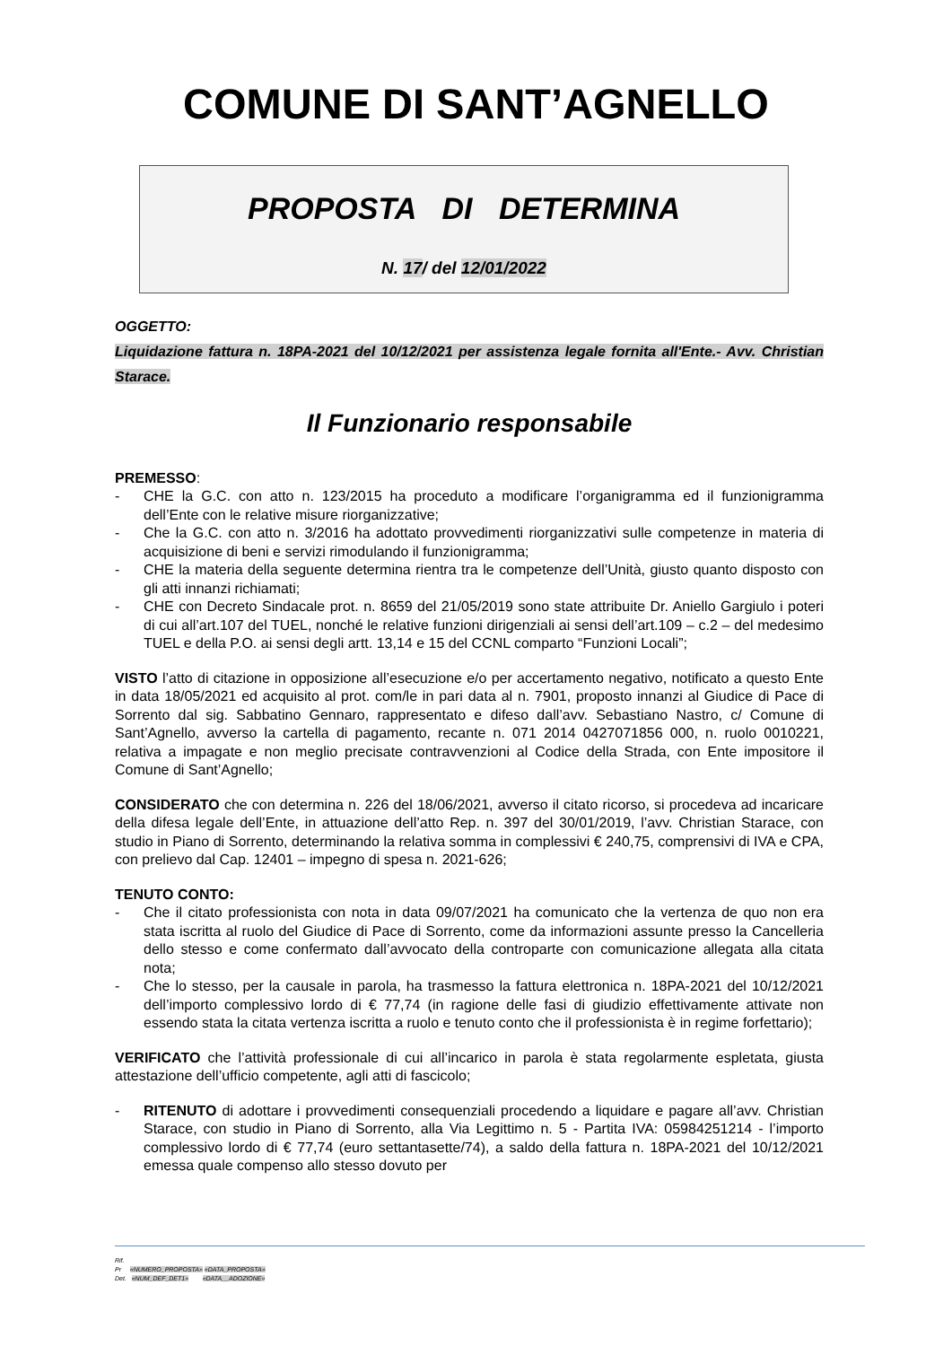COMUNE DI SANT’AGNELLO
PROPOSTA DI DETERMINA
N. 17/ del 12/01/2022
OGGETTO:
Liquidazione fattura n. 18PA-2021 del 10/12/2021 per assistenza legale fornita all'Ente.- Avv. Christian Starace.
Il Funzionario responsabile
PREMESSO:
- CHE la G.C. con atto n. 123/2015 ha proceduto a modificare l’organigramma ed il funzionigramma dell’Ente con le relative misure riorganizzative;
- Che la G.C. con atto n. 3/2016 ha adottato provvedimenti riorganizzativi sulle competenze in materia di acquisizione di beni e servizi rimodulando il funzionigramma;
- CHE la materia della seguente determina rientra tra le competenze dell’Unità, giusto quanto disposto con gli atti innanzi richiamati;
- CHE con Decreto Sindacale prot. n. 8659 del 21/05/2019 sono state attribuite Dr. Aniello Gargiulo i poteri di cui all’art.107 del TUEL, nonché le relative funzioni dirigenziali ai sensi dell’art.109 – c.2 – del medesimo TUEL e della P.O. ai sensi degli artt. 13,14 e 15 del CCNL comparto “Funzioni Locali”;
VISTO l’atto di citazione in opposizione all’esecuzione e/o per accertamento negativo, notificato a questo Ente in data 18/05/2021 ed acquisito al prot. com/le in pari data al n. 7901, proposto innanzi al Giudice di Pace di Sorrento dal sig. Sabbatino Gennaro, rappresentato e difeso dall’avv. Sebastiano Nastro, c/ Comune di Sant’Agnello, avverso la cartella di pagamento, recante n. 071 2014 0427071856 000, n. ruolo 0010221, relativa a impagate e non meglio precisate contravvenzioni al Codice della Strada, con Ente impositore il Comune di Sant’Agnello;
CONSIDERATO che con determina n. 226 del 18/06/2021, avverso il citato ricorso, si procedeva ad incaricare della difesa legale dell’Ente, in attuazione dell’atto Rep. n. 397 del 30/01/2019, l’avv. Christian Starace, con studio in Piano di Sorrento, determinando la relativa somma in complessivi € 240,75, comprensivi di IVA e CPA, con prelievo dal Cap. 12401 – impegno di spesa n. 2021-626;
TENUTO CONTO:
- Che il citato professionista con nota in data 09/07/2021 ha comunicato che la vertenza de quo non era stata iscritta al ruolo del Giudice di Pace di Sorrento, come da informazioni assunte presso la Cancelleria dello stesso e come confermato dall’avvocato della controparte con comunicazione allegata alla citata nota;
- Che lo stesso, per la causale in parola, ha trasmesso la fattura elettronica n. 18PA-2021 del 10/12/2021 dell’importo complessivo lordo di € 77,74 (in ragione delle fasi di giudizio effettivamente attivate non essendo stata la citata vertenza iscritta a ruolo e tenuto conto che il professionista è in regime forfettario);
VERIFICATO che l’attività professionale di cui all’incarico in parola è stata regolarmente espletata, giusta attestazione dell’ufficio competente, agli atti di fascicolo;
- RITENUTO di adottare i provvedimenti consequenziali procedendo a liquidare e pagare all’avv. Christian Starace, con studio in Piano di Sorrento, alla Via Legittimo n. 5 - Partita IVA: 05984251214 - l’importo complessivo lordo di € 77,74 (euro settantasette/74), a saldo della fattura n. 18PA-2021 del 10/12/2021 emessa quale compenso allo stesso dovuto per
Rif.
Pr «NUMERO_PROPOSTA» «DATA_PROPOSTA»
Det. «NUM_DEF_DET1» «DATA__ADOZIONE»